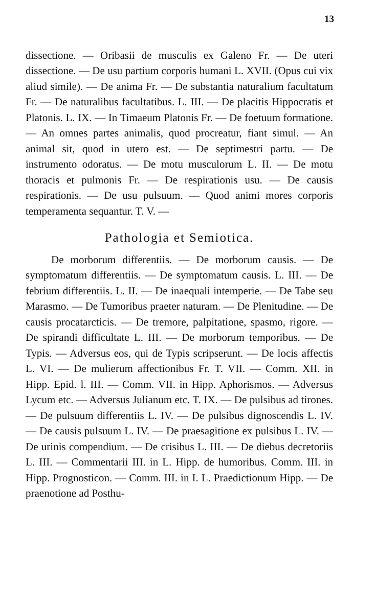13
dissectione. — Oribasii de musculis ex Galeno Fr. — De uteri dissectione. — De usu partium corporis humani L. XVII. (Opus cui vix aliud simile). — De anima Fr. — De substantia naturalium facultatum Fr. — De naturalibus facultatibus. L. III. — De placitis Hippocratis et Platonis. L. IX. — In Timaeum Platonis Fr. — De foetuum formatione. — An omnes partes animalis, quod procreatur, fiant simul. — An animal sit, quod in utero est. — De septimestri partu. — De instrumento odoratus. — De motu musculorum L. II. — De motu thoracis et pulmonis Fr. — De respirationis usu. — De causis respirationis. — De usu pulsuum. — Quod animi mores corporis temperamenta sequantur. T. V. —
Pathologia et Semiotica.
De morborum differentiis. — De morborum causis. — De symptomatum differentiis. — De symptomatum causis. L. III. — De febrium differentiis. L. II. — De inaequali intemperie. — De Tabe seu Marasmo. — De Tumoribus praeter naturam. — De Plenitudine. — De causis procatarcticis. — De tremore, palpitatione, spasmo, rigore. — De spirandi difficultate L. III. — De morborum temporibus. — De Typis. — Adversus eos, qui de Typis scripserunt. — De locis affectis L. VI. — De mulierum affectionibus Fr. T. VII. — Comm. XII. in Hipp. Epid. l. III. — Comm. VII. in Hipp. Aphorismos. — Adversus Lycum etc. — Adversus Julianum etc. T. IX. — De pulsibus ad tirones. — De pulsuum differentiis L. IV. — De pulsibus dignoscendis L. IV. — De causis pulsuum L. IV. — De praesagitione ex pulsibus L. IV. — De urinis compendium. — De crisibus L. III. — De diebus decretoriis L. III. — Commentarii III. in L. Hipp. de humoribus. Comm. III. in Hipp. Prognosticon. — Comm. III. in I. L. Praedictionum Hipp. — De praenotione ad Posthu-